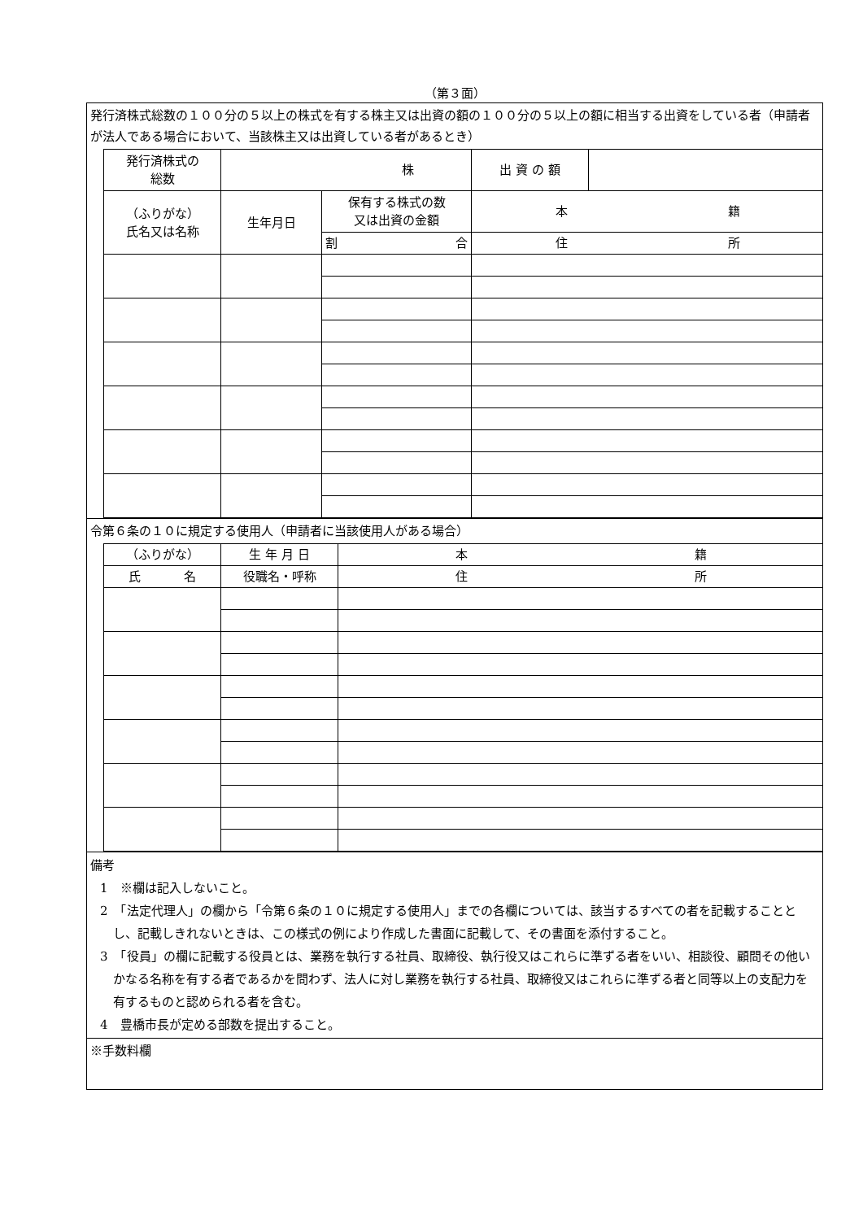（第３面）
発行済株式総数の１００分の５以上の株式を有する株主又は出資の額の１００分の５以上の額に相当する出資をしている者（申請者が法人である場合において、当該株主又は出資している者があるとき）
| 発行済株式の 総数 | 株 | | 出 資 の 額 | |
| （ふりがな） 氏名又は名称 | 生年月日 | 保有する株式の数 又は出資の金額 | 本 籍 | |
| | | 割 合 | 住 所 | |
令第６条の１０に規定する使用人（申請者に当該使用人がある場合）
| （ふりがな） | 生 年 月 日 | 本 籍 |
| 氏 名 | 役職名・呼称 | 住 所 |
備考
1　※欄は記入しないこと。
2　「法定代理人」の欄から「令第６条の１０に規定する使用人」までの各欄については、該当するすべての者を記載することとし、記載しきれないときは、この様式の例により作成した書面に記載して、その書面を添付すること。
3　「役員」の欄に記載する役員とは、業務を執行する社員、取締役、執行役又はこれらに準ずる者をいい、相談役、顧問その他いかなる名称を有する者であるかを問わず、法人に対し業務を執行する社員、取締役又はこれらに準ずる者と同等以上の支配力を有するものと認められる者を含む。
4　豊橋市長が定める部数を提出すること。
※手数料欄